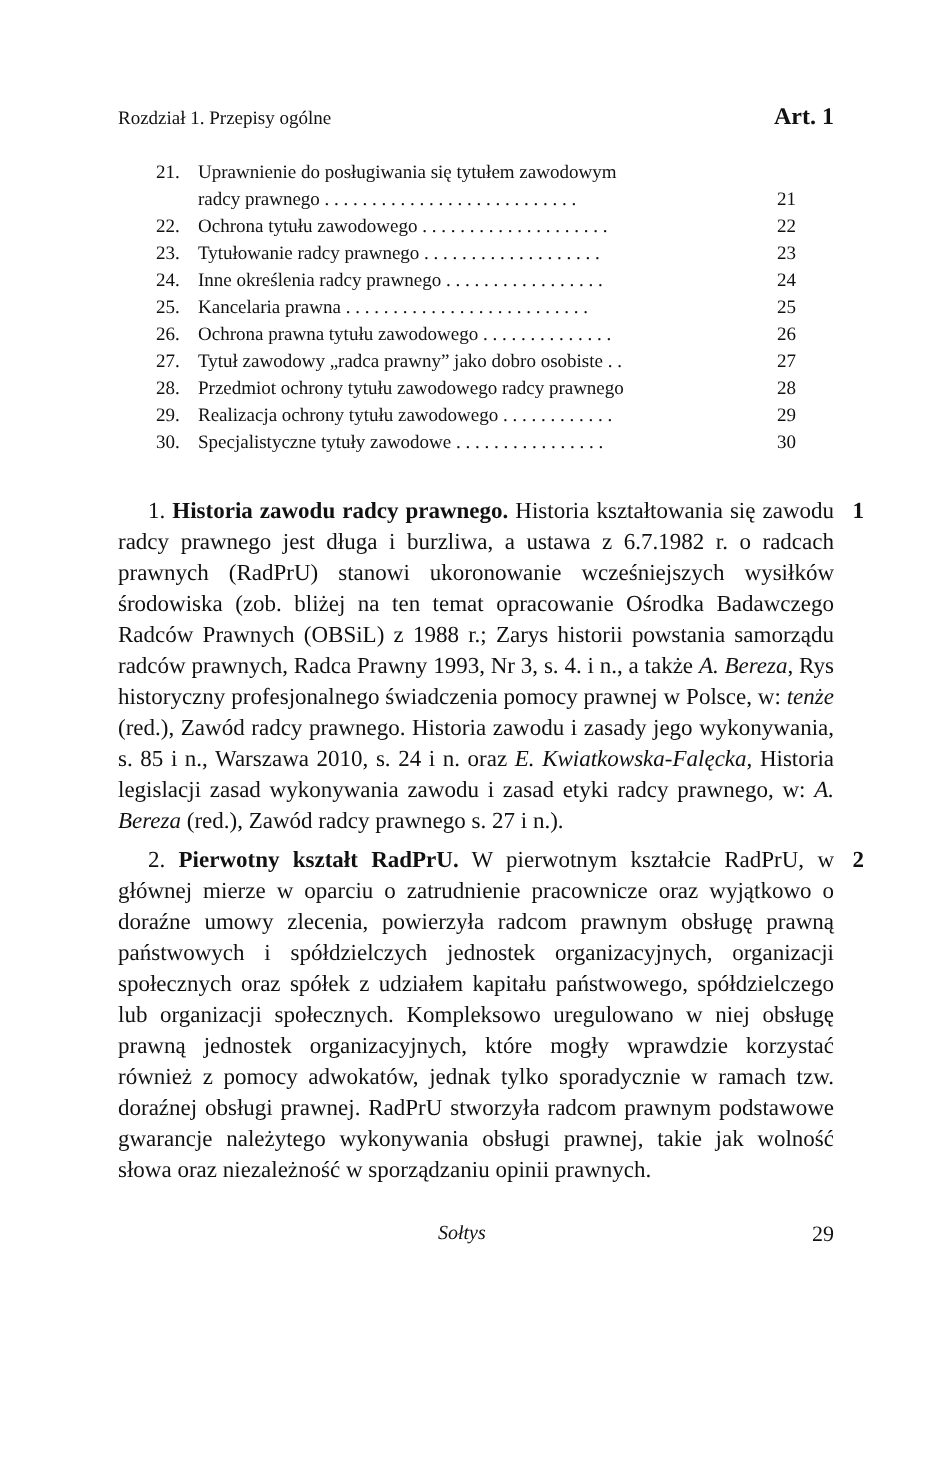Rozdział 1. Przepisy ogólne Art. 1
21. Uprawnienie do posługiwania się tytułem zawodowym
radcy prawnego . . . . . . . . . . . . . . . . . . . . . . . . . . . 21
22. Ochrona tytułu zawodowego . . . . . . . . . . . . . . . . . . . . 22
23. Tytułowanie radcy prawnego . . . . . . . . . . . . . . . . . . . 23
24. Inne określenia radcy prawnego . . . . . . . . . . . . . . . . . 24
25. Kancelaria prawna . . . . . . . . . . . . . . . . . . . . . . . . . . 25
26. Ochrona prawna tytułu zawodowego . . . . . . . . . . . . . . 26
27. Tytuł zawodowy „radca prawny” jako dobro osobiste . . 27
28. Przedmiot ochrony tytułu zawodowego radcy prawnego 28
29. Realizacja ochrony tytułu zawodowego . . . . . . . . . . . . 29
30. Specjalistyczne tytuły zawodowe . . . . . . . . . . . . . . . . 30
1 1. Historia zawodu radcy prawnego. Historia kształtowania się zawodu radcy prawnego jest długa i burzliwa, a ustawa z 6.7.1982 r. o radcach prawnych (RadPrU) stanowi ukoronowanie wcześniejszych wysiłków środowiska (zob. bliżej na ten temat opracowanie Ośrodka Badawczego Radców Prawnych (OBSiL) z 1988 r.; Zarys historii powstania samorządu radców prawnych, Radca Prawny 1993, Nr 3, s. 4. i n., a także A. Bereza, Rys historyczny profesjonalnego świadczenia pomocy prawnej w Polsce, w: tenże (red.), Zawód radcy prawnego. Historia zawodu i zasady jego wykonywania, s. 85 i n., Warszawa 2010, s. 24 i n. oraz E. Kwiatkowska-Falęcka, Historia legislacji zasad wykonywania zawodu i zasad etyki radcy prawnego, w: A. Bereza (red.), Zawód radcy prawnego s. 27 i n.).
2 2. Pierwotny kształt RadPrU. W pierwotnym kształcie RadPrU, w głównej mierze w oparciu o zatrudnienie pracownicze oraz wyjątkowo o doraźne umowy zlecenia, powierzyła radcom prawnym obsługę prawną państwowych i spółdzielczych jednostek organizacyjnych, organizacji społecznych oraz spółek z udziałem kapitału państwowego, spółdzielczego lub organizacji społecznych. Kompleksowo uregulowano w niej obsługę prawną jednostek organizacyjnych, które mogły wprawdzie korzystać również z pomocy adwokatów, jednak tylko sporadycznie w ramach tzw. doraźnej obsługi prawnej. RadPrU stworzyła radcom prawnym podstawowe gwarancje należytego wykonywania obsługi prawnej, takie jak wolność słowa oraz niezależność w sporządzaniu opinii prawnych.
Sołtys 29